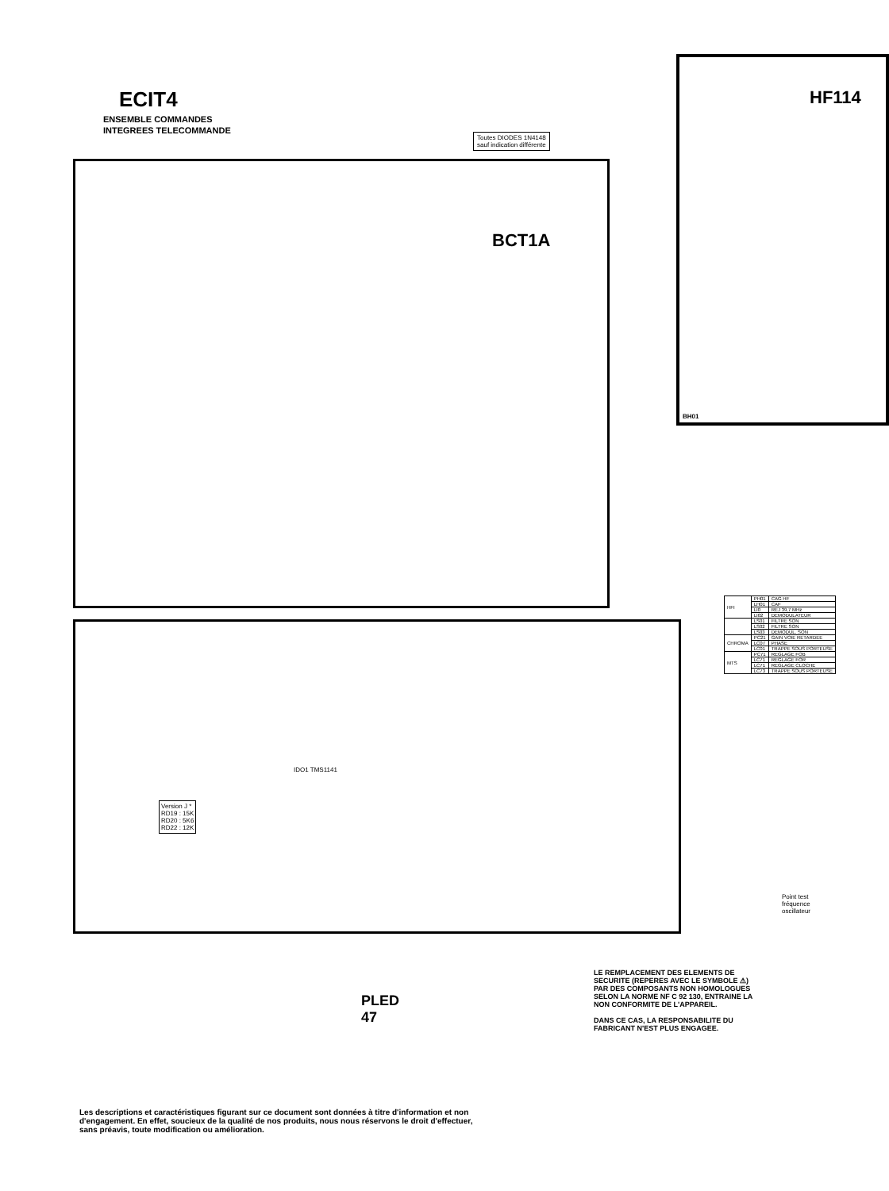ECIT4
ENSEMBLE COMMANDES
INTEGREES TELECOMMANDE
Toutes DIODES 1N4148
sauf indication différente
HF114
BCT1A
BH01
IDO1 TMS1141
PLED
47
Version J *
RD19 : 15K
RD20 : 5K6
RD22 : 12K
| HFI | PH01 | CAG HF |
| | LH01 | CAF |
| | LI0 | REJ 39,7 MHz |
| | LI02 | DEMODULATEUR |
| | LS01 | FILTRE SON |
| | LS02 | FILTRE SON |
| | LS03 | DEMODUL. SON |
| CHROMA | PC21 | GAIN VOIE RETARDEE |
| | LC07 | PHASE |
| | LC01 | TRAPPE SOUS PORTEUSE |
| MTS | PC71 | REGLAGE FOB |
| | LC71 | REGLAGE FOR |
| | LC71 | REGLAGE CLOCHE |
| | LC73 | TRAPPE SOUS PORTEUSE |
Point test
fréquence
oscillateur
LE REMPLACEMENT DES ELEMENTS DE SECURITE (REPERES AVEC LE SYMBOLE ⚠) PAR DES COMPOSANTS NON HOMOLOGUES SELON LA NORME NF C 92 130, ENTRAINE LA NON CONFORMITE DE L'APPAREIL.
DANS CE CAS, LA RESPONSABILITE DU FABRICANT N'EST PLUS ENGAGEE.
Les descriptions et caractéristiques figurant sur ce document sont données à titre d'information et non d'engagement. En effet, soucieux de la qualité de nos produits, nous nous réservons le droit d'effectuer, sans préavis, toute modification ou amélioration.